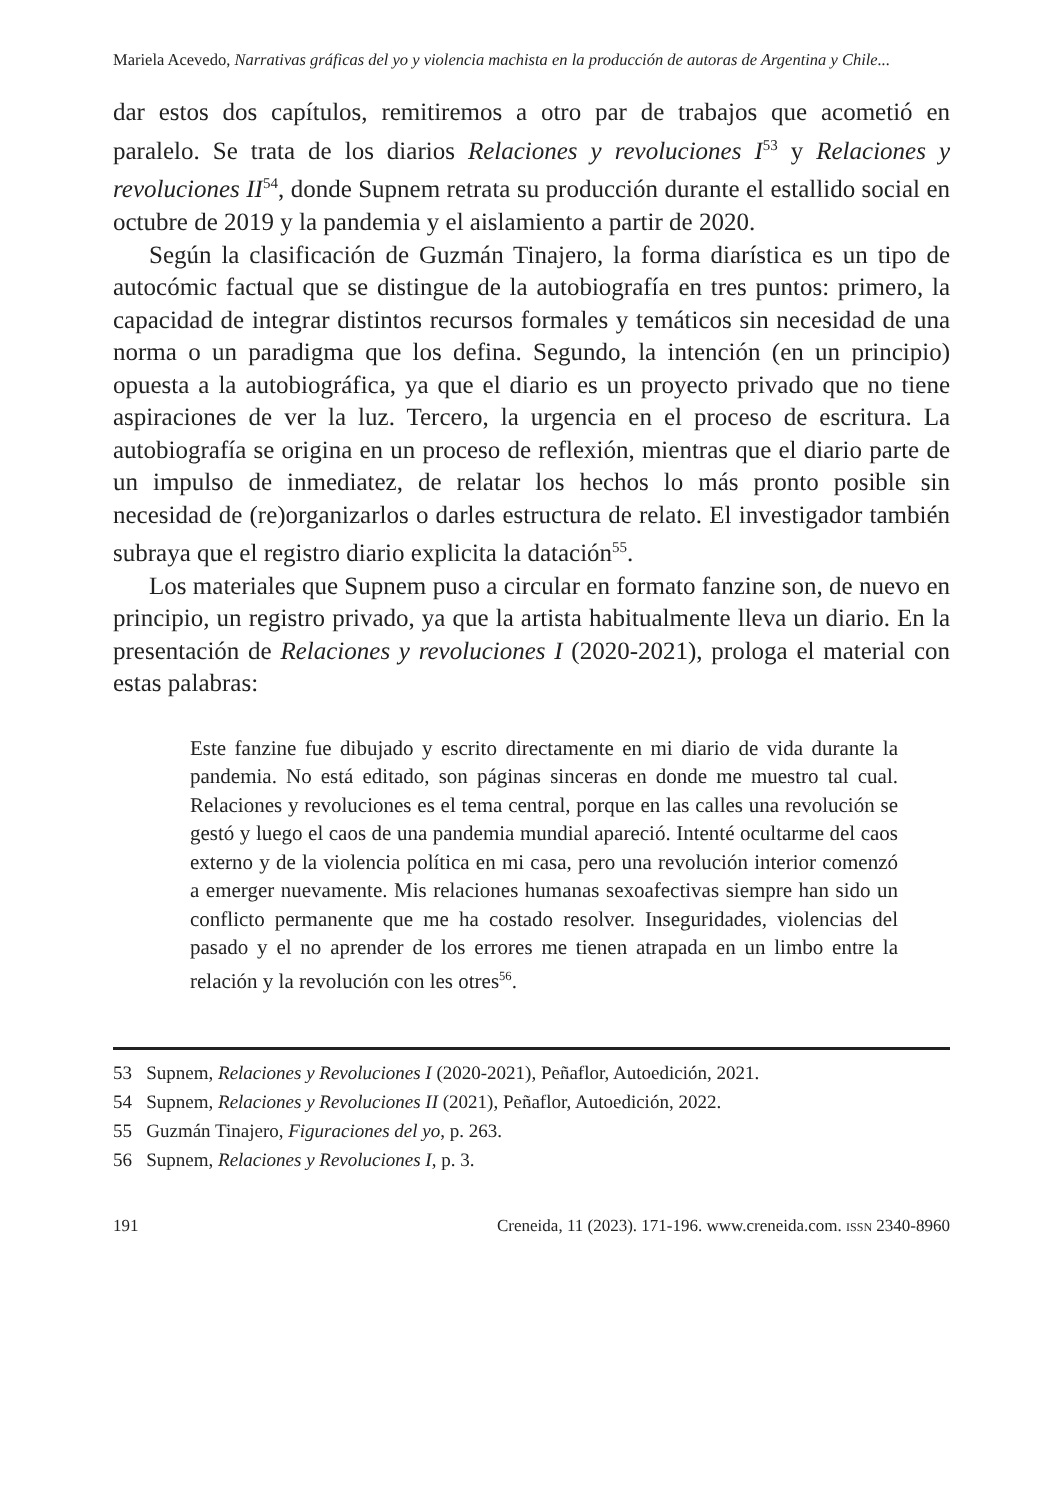Mariela Acevedo, Narrativas gráficas del yo y violencia machista en la producción de autoras de Argentina y Chile...
dar estos dos capítulos, remitiremos a otro par de trabajos que acometió en paralelo. Se trata de los diarios Relaciones y revoluciones I<sup>53</sup> y Relaciones y revoluciones II<sup>54</sup>, donde Supnem retrata su producción durante el estallido social en octubre de 2019 y la pandemia y el aislamiento a partir de 2020.
Según la clasificación de Guzmán Tinajero, la forma diarística es un tipo de autocómic factual que se distingue de la autobiografía en tres puntos: primero, la capacidad de integrar distintos recursos formales y temáticos sin necesidad de una norma o un paradigma que los defina. Segundo, la intención (en un principio) opuesta a la autobiográfica, ya que el diario es un proyecto privado que no tiene aspiraciones de ver la luz. Tercero, la urgencia en el proceso de escritura. La autobiografía se origina en un proceso de reflexión, mientras que el diario parte de un impulso de inmediatez, de relatar los hechos lo más pronto posible sin necesidad de (re)organizarlos o darles estructura de relato. El investigador también subraya que el registro diario explicita la datación<sup>55</sup>.
Los materiales que Supnem puso a circular en formato fanzine son, de nuevo en principio, un registro privado, ya que la artista habitualmente lleva un diario. En la presentación de Relaciones y revoluciones I (2020-2021), prologa el material con estas palabras:
Este fanzine fue dibujado y escrito directamente en mi diario de vida durante la pandemia. No está editado, son páginas sinceras en donde me muestro tal cual. Relaciones y revoluciones es el tema central, porque en las calles una revolución se gestó y luego el caos de una pandemia mundial apareció. Intenté ocultarme del caos externo y de la violencia política en mi casa, pero una revolución interior comenzó a emerger nuevamente. Mis relaciones humanas sexoafectivas siempre han sido un conflicto permanente que me ha costado resolver. Inseguridades, violencias del pasado y el no aprender de los errores me tienen atrapada en un limbo entre la relación y la revolución con les otres<sup>56</sup>.
53 Supnem, Relaciones y Revoluciones I (2020-2021), Peñaflor, Autoedición, 2021.
54 Supnem, Relaciones y Revoluciones II (2021), Peñaflor, Autoedición, 2022.
55 Guzmán Tinajero, Figuraciones del yo, p. 263.
56 Supnem, Relaciones y Revoluciones I, p. 3.
191 Creneida, 11 (2023). 171-196. www.creneida.com. ISSN 2340-8960